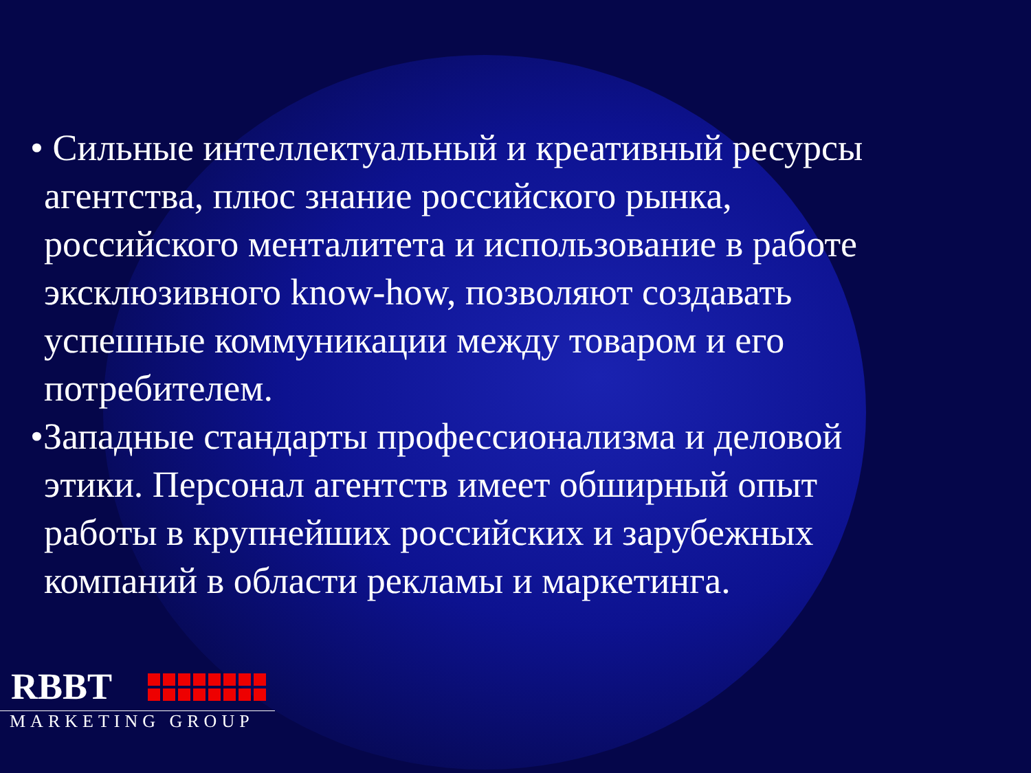• Сильные интеллектуальный и креативный ресурсы агентства, плюс знание российского рынка, российского менталитета и использование в работе эксклюзивного know-how, позволяют создавать успешные коммуникации между товаром и его потребителем.
•Западные стандарты профессионализма и деловой этики. Персонал агентств имеет обширный опыт работы в крупнейших российских и зарубежных компаний в области рекламы и маркетинга.
RBBT
MARKETING GROUP